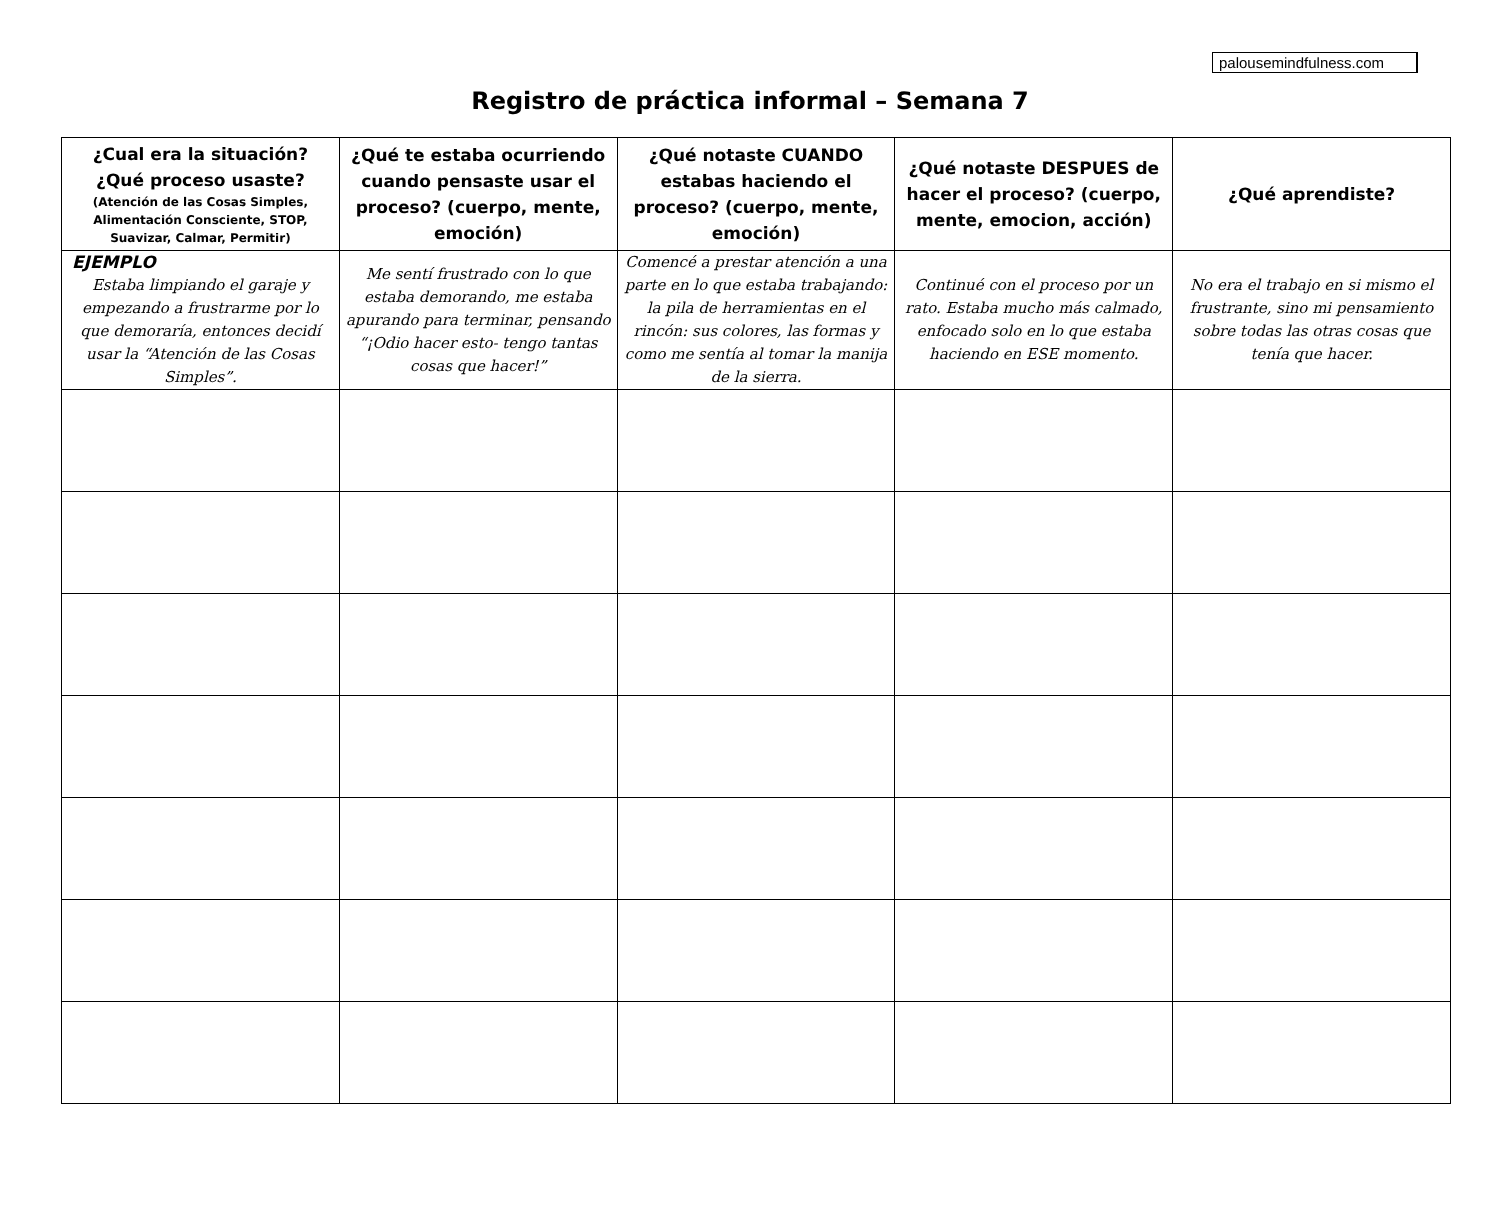palousemindfulness.com
Registro de práctica informal – Semana 7
| ¿Cual era la situación? ¿Qué proceso usaste? (Atención de las Cosas Simples, Alimentación Consciente, STOP, Suavizar, Calmar, Permitir) | ¿Qué te estaba ocurriendo cuando pensaste usar el proceso? (cuerpo, mente, emoción) | ¿Qué notaste CUANDO estabas haciendo el proceso? (cuerpo, mente, emoción) | ¿Qué notaste DESPUES de hacer el proceso? (cuerpo, mente, emocion, acción) | ¿Qué aprendiste? |
| --- | --- | --- | --- | --- |
| EJEMPLO Estaba limpiando el garaje y empezando a frustrarme por lo que demoraría, entonces decidí usar la “Atención de las Cosas Simples”. | Me sentí frustrado con lo que estaba demorando, me estaba apurando para terminar, pensando “¡Odio hacer esto- tengo tantas cosas que hacer!” | Comencé a prestar atención a una parte en lo que estaba trabajando: la pila de herramientas en el rincón: sus colores, las formas y como me sentía al tomar la manija de la sierra. | Continué con el proceso por un rato. Estaba mucho más calmado, enfocado solo en lo que estaba haciendo en ESE momento. | No era el trabajo en si mismo el frustrante, sino mi pensamiento sobre todas las otras cosas que tenía que hacer. |